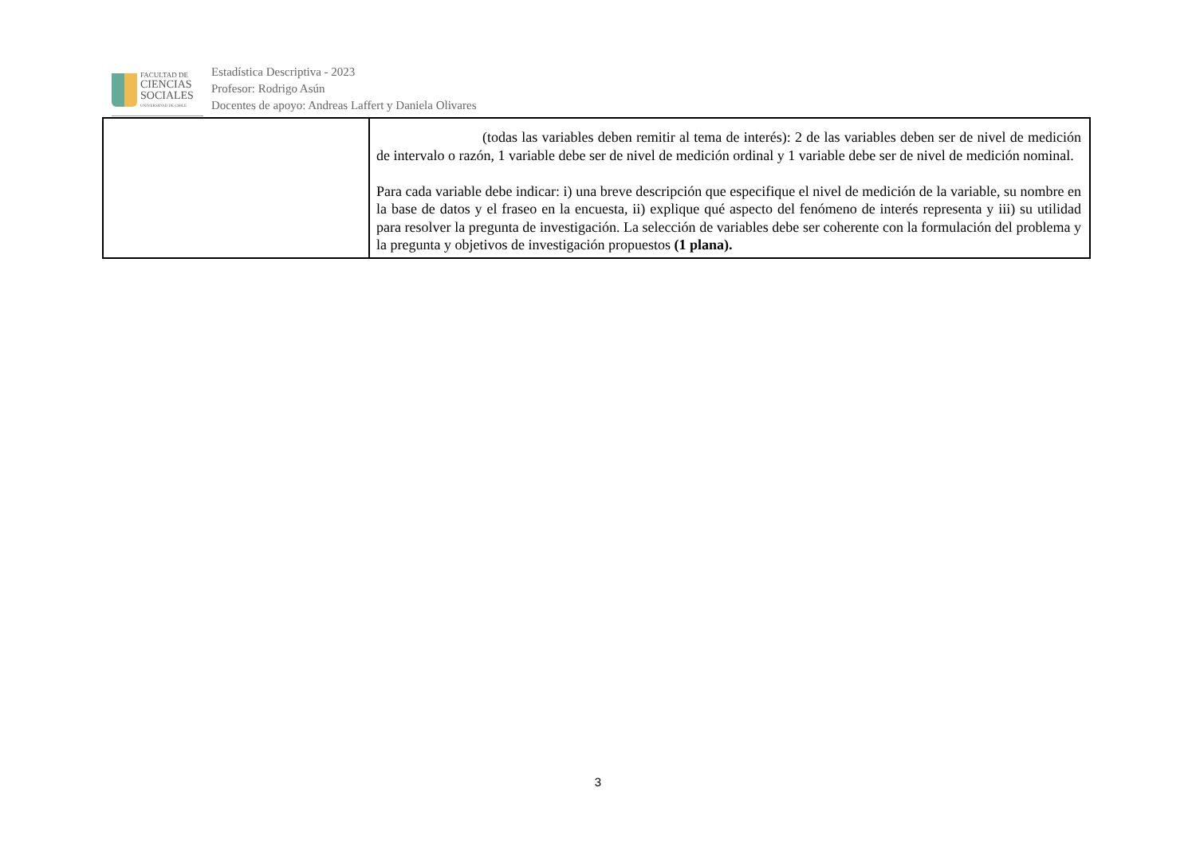FACULTAD DE
CIENCIAS
SOCIALES
UNIVERSIDAD DE CHILE
Estadística Descriptiva - 2023
Profesor: Rodrigo Asún
Docentes de apoyo: Andreas Laffert y Daniela Olivares
| | (todas las variables deben remitir al tema de interés): 2 de las variables deben ser de nivel de medición de intervalo o razón, 1 variable debe ser de nivel de medición ordinal y 1 variable debe ser de nivel de medición nominal. Para cada variable debe indicar: i) una breve descripción que especifique el nivel de medición de la variable, su nombre en la base de datos y el fraseo en la encuesta, ii) explique qué aspecto del fenómeno de interés representa y iii) su utilidad para resolver la pregunta de investigación. La selección de variables debe ser coherente con la formulación del problema y la pregunta y objetivos de investigación propuestos (1 plana). |
3